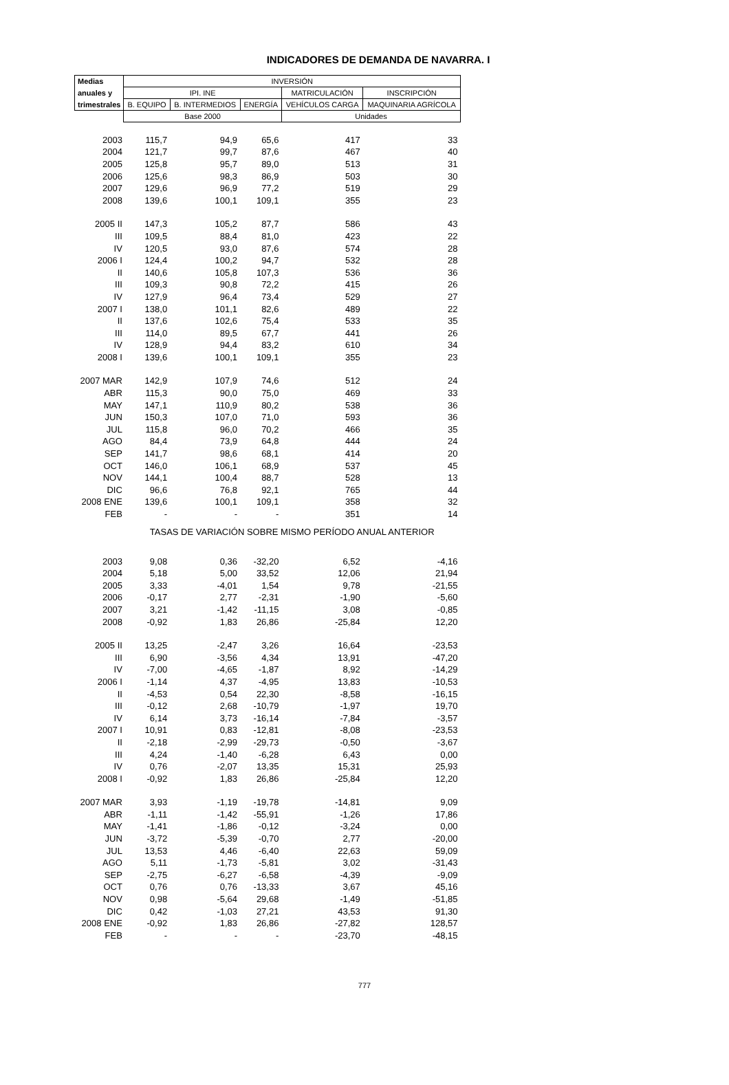INDICADORES DE DEMANDA DE NAVARRA. I
| Medias | INVERSIÓN | | | | |
| --- | --- | --- | --- | --- | --- |
| anuales y | IPI. INE | | | MATRICULACIÓN | INSCRIPCIÓN |
| trimestrales | B. EQUIPO | B. INTERMEDIOS | ENERGÍA | VEHÍCULOS CARGA | MAQUINARIA AGRÍCOLA |
| | Base 2000 | | | Unidades | |
| 2003 | 115,7 | 94,9 | 65,6 | 417 | 33 |
| 2004 | 121,7 | 99,7 | 87,6 | 467 | 40 |
| 2005 | 125,8 | 95,7 | 89,0 | 513 | 31 |
| 2006 | 125,6 | 98,3 | 86,9 | 503 | 30 |
| 2007 | 129,6 | 96,9 | 77,2 | 519 | 29 |
| 2008 | 139,6 | 100,1 | 109,1 | 355 | 23 |
| 2005 II | 147,3 | 105,2 | 87,7 | 586 | 43 |
| III | 109,5 | 88,4 | 81,0 | 423 | 22 |
| IV | 120,5 | 93,0 | 87,6 | 574 | 28 |
| 2006 I | 124,4 | 100,2 | 94,7 | 532 | 28 |
| II | 140,6 | 105,8 | 107,3 | 536 | 36 |
| III | 109,3 | 90,8 | 72,2 | 415 | 26 |
| IV | 127,9 | 96,4 | 73,4 | 529 | 27 |
| 2007 I | 138,0 | 101,1 | 82,6 | 489 | 22 |
| II | 137,6 | 102,6 | 75,4 | 533 | 35 |
| III | 114,0 | 89,5 | 67,7 | 441 | 26 |
| IV | 128,9 | 94,4 | 83,2 | 610 | 34 |
| 2008 I | 139,6 | 100,1 | 109,1 | 355 | 23 |
| 2007 MAR | 142,9 | 107,9 | 74,6 | 512 | 24 |
| ABR | 115,3 | 90,0 | 75,0 | 469 | 33 |
| MAY | 147,1 | 110,9 | 80,2 | 538 | 36 |
| JUN | 150,3 | 107,0 | 71,0 | 593 | 36 |
| JUL | 115,8 | 96,0 | 70,2 | 466 | 35 |
| AGO | 84,4 | 73,9 | 64,8 | 444 | 24 |
| SEP | 141,7 | 98,6 | 68,1 | 414 | 20 |
| OCT | 146,0 | 106,1 | 68,9 | 537 | 45 |
| NOV | 144,1 | 100,4 | 88,7 | 528 | 13 |
| DIC | 96,6 | 76,8 | 92,1 | 765 | 44 |
| 2008 ENE | 139,6 | 100,1 | 109,1 | 358 | 32 |
| FEB | - | - | - | 351 | 14 |
| | TASAS DE VARIACIÓN SOBRE MISMO PERÍODO ANUAL ANTERIOR | | | | |
| 2003 | 9,08 | 0,36 | -32,20 | 6,52 | -4,16 |
| 2004 | 5,18 | 5,00 | 33,52 | 12,06 | 21,94 |
| 2005 | 3,33 | -4,01 | 1,54 | 9,78 | -21,55 |
| 2006 | -0,17 | 2,77 | -2,31 | -1,90 | -5,60 |
| 2007 | 3,21 | -1,42 | -11,15 | 3,08 | -0,85 |
| 2008 | -0,92 | 1,83 | 26,86 | -25,84 | 12,20 |
| 2005 II | 13,25 | -2,47 | 3,26 | 16,64 | -23,53 |
| III | 6,90 | -3,56 | 4,34 | 13,91 | -47,20 |
| IV | -7,00 | -4,65 | -1,87 | 8,92 | -14,29 |
| 2006 I | -1,14 | 4,37 | -4,95 | 13,83 | -10,53 |
| II | -4,53 | 0,54 | 22,30 | -8,58 | -16,15 |
| III | -0,12 | 2,68 | -10,79 | -1,97 | 19,70 |
| IV | 6,14 | 3,73 | -16,14 | -7,84 | -3,57 |
| 2007 I | 10,91 | 0,83 | -12,81 | -8,08 | -23,53 |
| II | -2,18 | -2,99 | -29,73 | -0,50 | -3,67 |
| III | 4,24 | -1,40 | -6,28 | 6,43 | 0,00 |
| IV | 0,76 | -2,07 | 13,35 | 15,31 | 25,93 |
| 2008 I | -0,92 | 1,83 | 26,86 | -25,84 | 12,20 |
| 2007 MAR | 3,93 | -1,19 | -19,78 | -14,81 | 9,09 |
| ABR | -1,11 | -1,42 | -55,91 | -1,26 | 17,86 |
| MAY | -1,41 | -1,86 | -0,12 | -3,24 | 0,00 |
| JUN | -3,72 | -5,39 | -0,70 | 2,77 | -20,00 |
| JUL | 13,53 | 4,46 | -6,40 | 22,63 | 59,09 |
| AGO | 5,11 | -1,73 | -5,81 | 3,02 | -31,43 |
| SEP | -2,75 | -6,27 | -6,58 | -4,39 | -9,09 |
| OCT | 0,76 | 0,76 | -13,33 | 3,67 | 45,16 |
| NOV | 0,98 | -5,64 | 29,68 | -1,49 | -51,85 |
| DIC | 0,42 | -1,03 | 27,21 | 43,53 | 91,30 |
| 2008 ENE | -0,92 | 1,83 | 26,86 | -27,82 | 128,57 |
| FEB | - | - | - | -23,70 | -48,15 |
777